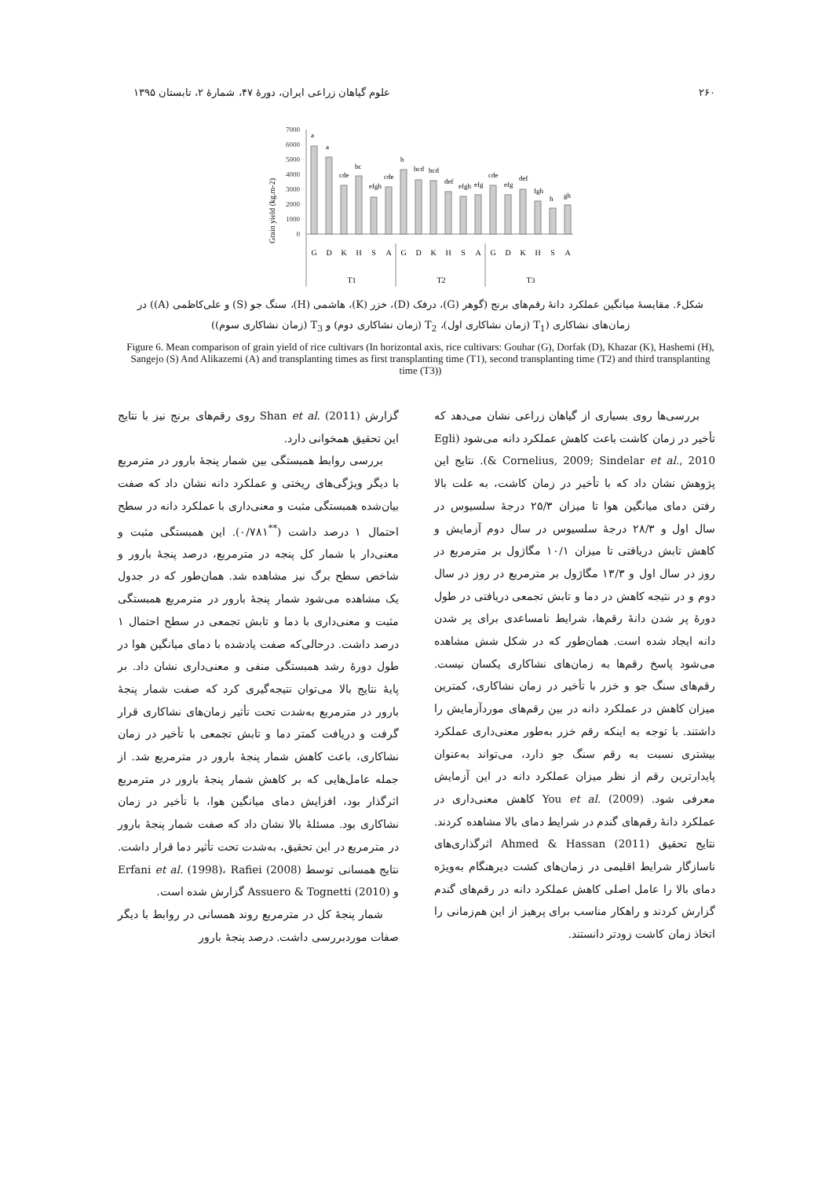۲۶۰ علوم گیاهان زراعی ایران، دورهٔ ۴۷، شمارهٔ ۲، تابستان ۱۳۹۵
Grain yield (kg.m-2)
7000
6000
5000
4000
3000
2000
1000
0
a
a
cde
bc
efgh
cde
b
bcd
bcd
def
efgh
efg
cde
efg
def
fgh
h
gh
G
D
K
H
S
A
G
D
K
H
S
A
G
D
K
H
S
A
T1
T2
T3
شکل۶. مقایسهٔ میانگین عملکرد دانهٔ رقم‌های برنج (گوهر (G)، درفک (D)، خزر (K)، هاشمی (H)، سنگ جو (S) و علی‌کاظمی (A)) در زمان‌های نشاکاری (T<sub>1</sub> (زمان نشاکاری اول)، T<sub>2</sub> (زمان نشاکاری دوم) و T<sub>3</sub> (زمان نشاکاری سوم))
Figure 6. Mean comparison of grain yield of rice cultivars (In horizontal axis, rice cultivars: Gouhar (G), Dorfak (D), Khazar (K), Hashemi (H), Sangejo (S) And Alikazemi (A) and transplanting times as first transplanting time (T1), second transplanting time (T2) and third transplanting time (T3))
بررسی‌ها روی بسیاری از گیاهان زراعی نشان می‌دهد که تأخیر در زمان کاشت باعث کاهش عملکرد دانه می‌شود (Egli & Cornelius, 2009; Sindelar et al., 2010). نتایج این پژوهش نشان داد که با تأخیر در زمان کاشت، به علت بالا رفتن دمای میانگین هوا تا میزان ۲۵/۳ درجهٔ سلسیوس در سال اول و ۲۸/۳ درجهٔ سلسیوس در سال دوم آزمایش و کاهش تابش دریافتی تا میزان ۱۰/۱ مگاژول بر مترمربع در روز در سال اول و ۱۳/۳ مگاژول بر مترمربع در روز در سال دوم و در نتیجه کاهش در دما و تابش تجمعی دریافتی در طول دورهٔ پر شدن دانهٔ رقم‌ها، شرایط نامساعدی برای پر شدن دانه ایجاد شده است. همان‌طور که در شکل شش مشاهده می‌شود پاسخ رقم‌ها به زمان‌های نشاکاری یکسان نیست. رقم‌های سنگ جو و خزر با تأخیر در زمان نشاکاری، کمترین میزان کاهش در عملکرد دانه در بین رقم‌های موردآزمایش را داشتند. با توجه به اینکه رقم خزر به‌طور معنی‌داری عملکرد بیشتری نسبت به رقم سنگ جو دارد، می‌تواند به‌عنوان پایدارترین رقم از نظر میزان عملکرد دانه در این آزمایش معرفی شود. You et al. (2009) کاهش معنی‌داری در عملکرد دانهٔ رقم‌های گندم در شرایط دمای بالا مشاهده کردند. نتایج تحقیق Ahmed & Hassan (2011) اثرگذاری‌های ناسازگار شرایط اقلیمی در زمان‌های کشت دیرهنگام به‌ویژه دمای بالا را عامل اصلی کاهش عملکرد دانه در رقم‌های گندم گزارش کردند و راهکار مناسب برای پرهیز از این هم‌زمانی را اتخاذ زمان کاشت زودتر دانستند.
گزارش Shan et al. (2011) روی رقم‌های برنج نیز با نتایج این تحقیق همخوانی دارد.
بررسی روابط همبستگی بین شمار پنجهٔ بارور در مترمربع با دیگر ویژگی‌های ریختی و عملکرد دانه نشان داد که صفت بیان‌شده همبستگی مثبت و معنی‌داری با عملکرد دانه در سطح احتمال ۱ درصد داشت (<sup>**</sup>۰/۷۸۱). این همبستگی مثبت و معنی‌دار با شمار کل پنجه در مترمربع، درصد پنجهٔ بارور و شاخص سطح برگ نیز مشاهده شد. همان‌طور که در جدول یک مشاهده می‌شود شمار پنجهٔ بارور در مترمربع همبستگی مثبت و معنی‌داری با دما و تابش تجمعی در سطح احتمال ۱ درصد داشت. درحالی‌که صفت یادشده با دمای میانگین هوا در طول دورهٔ رشد همبستگی منفی و معنی‌داری نشان داد. بر پایهٔ نتایج بالا می‌توان نتیجه‌گیری کرد که صفت شمار پنجهٔ بارور در مترمربع به‌شدت تحت تأثیر زمان‌های نشاکاری قرار گرفت و دریافت کمتر دما و تابش تجمعی با تأخیر در زمان نشاکاری، باعث کاهش شمار پنجهٔ بارور در مترمربع شد. از جمله عامل‌هایی که بر کاهش شمار پنجهٔ بارور در مترمربع اثرگذار بود، افزایش دمای میانگین هوا، با تأخیر در زمان نشاکاری بود. مسئلهٔ بالا نشان داد که صفت شمار پنجهٔ بارور در مترمربع در این تحقیق، به‌شدت تحت تأثیر دما قرار داشت. نتایج همسانی توسط Erfani et al. (1998)، Rafiei (2008) و Assuero & Tognetti (2010) گزارش شده است.
شمار پنجهٔ کل در مترمربع روند همسانی در روابط با دیگر صفات موردبررسی داشت. درصد پنجهٔ بارور